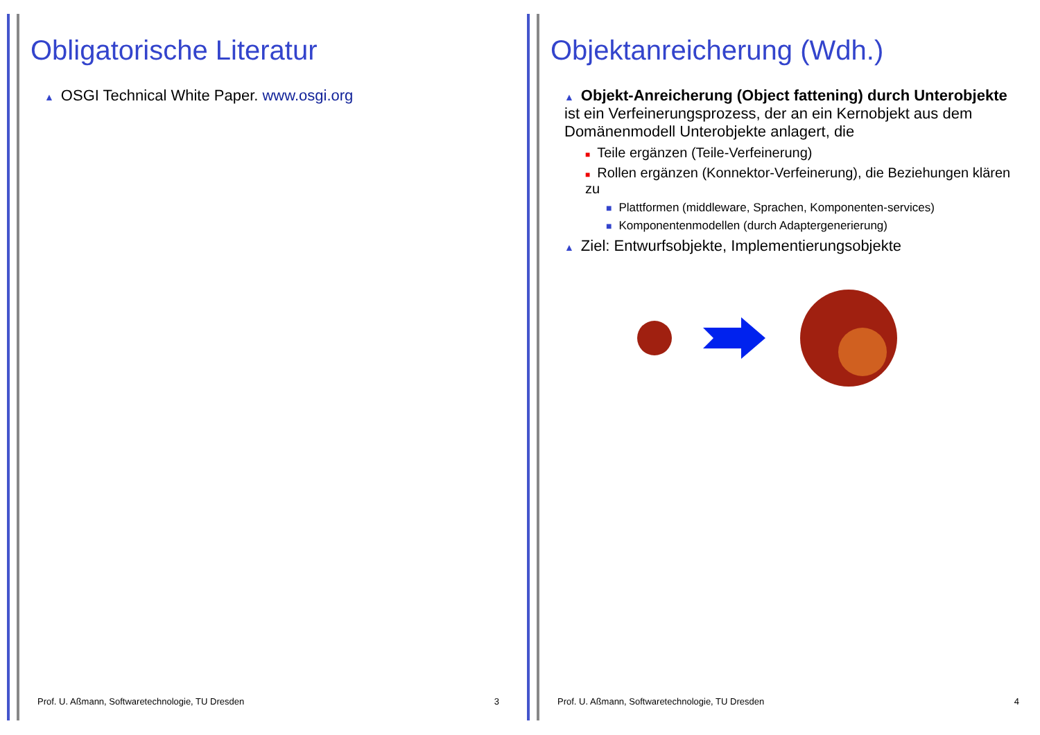Obligatorische Literatur
▲ OSGI Technical White Paper. www.osgi.org
Prof. U. Aßmann, Softwaretechnologie, TU Dresden 3
Objektanreicherung (Wdh.)
▲ Objekt-Anreicherung (Object fattening) durch Unterobjekte ist ein Verfeinerungsprozess, der an ein Kernobjekt aus dem Domänenmodell Unterobjekte anlagert, die
■ Teile ergänzen (Teile-Verfeinerung)
■ Rollen ergänzen (Konnektor-Verfeinerung), die Beziehungen klären zu
■ Plattformen (middleware, Sprachen, Komponenten-services)
■ Komponentenmodellen (durch Adaptergenerierung)
▲ Ziel: Entwurfsobjekte, Implementierungsobjekte
Prof. U. Aßmann, Softwaretechnologie, TU Dresden 4